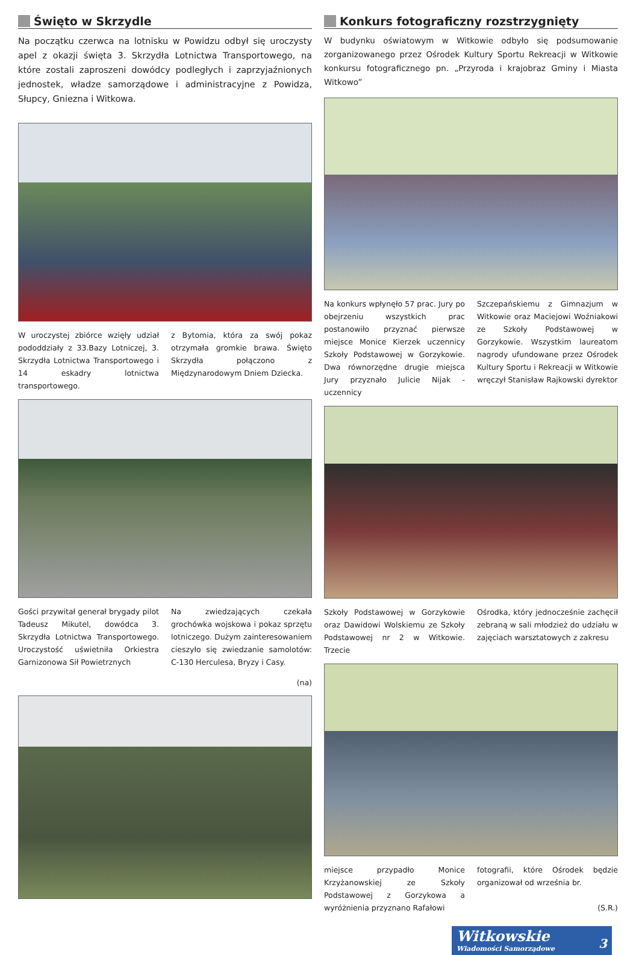Święto w Skrzydle
Na początku czerwca na lotnisku w Powidzu odbył się uroczysty apel z okazji święta 3. Skrzydła Lotnictwa Transportowego, na które zostali zaproszeni dowódcy podległych i zaprzyjaźnionych jednostek, władze samorządowe i administracyjne z Powidza, Słupcy, Gniezna i Witkowa.
W uroczystej zbiórce wzięły udział pododdziały z 33.Bazy Lotniczej, 3. Skrzydła Lotnictwa Transportowego i 14 eskadry lotnictwa transportowego.
z Bytomia, która za swój pokaz otrzymała gromkie brawa. Święto Skrzydła połączono z Międzynarodowym Dniem Dziecka.
Gości przywitał generał brygady pilot Tadeusz Mikutel, dowódca 3. Skrzydła Lotnictwa Transportowego. Uroczystość uświetniła Orkiestra Garnizonowa Sił Powietrznych
Na zwiedzających czekała grochówka wojskowa i pokaz sprzętu lotniczego. Dużym zainteresowaniem cieszyło się zwiedzanie samolotów: C-130 Herculesa, Bryzy i Casy.
(na)
Konkurs fotograficzny rozstrzygnięty
W budynku oświatowym w Witkowie odbyło się podsumowanie zorganizowanego przez Ośrodek Kultury Sportu Rekreacji w Witkowie konkursu fotograficznego pn. „Przyroda i krajobraz Gminy i Miasta Witkowo”
Na konkurs wpłynęło 57 prac. Jury po obejrzeniu wszystkich prac postanowiło przyznać pierwsze miejsce Monice Kierzek uczennicy Szkoły Podstawowej w Gorzykowie. Dwa równorzędne drugie miejsca Jury przyznało Julicie Nijak - uczennicy
Szczepańskiemu z Gimnazjum w Witkowie oraz Maciejowi Woźniakowi ze Szkoły Podstawowej w Gorzykowie. Wszystkim laureatom nagrody ufundowane przez Ośrodek Kultury Sportu i Rekreacji w Witkowie wręczył Stanisław Rajkowski dyrektor
Szkoły Podstawowej w Gorzykowie oraz Dawidowi Wolskiemu ze Szkoły Podstawowej nr 2 w Witkowie. Trzecie
Ośrodka, który jednocześnie zachęcił zebraną w sali młodzież do udziału w zajęciach warsztatowych z zakresu
miejsce przypadło Monice Krzyżanowskiej ze Szkoły Podstawowej z Gorzykowa a wyróżnienia przyznano Rafałowi
fotografii, które Ośrodek będzie organizował od września br.
(S.R.)
Witkowskie
Wiadomości Samorządowe 3